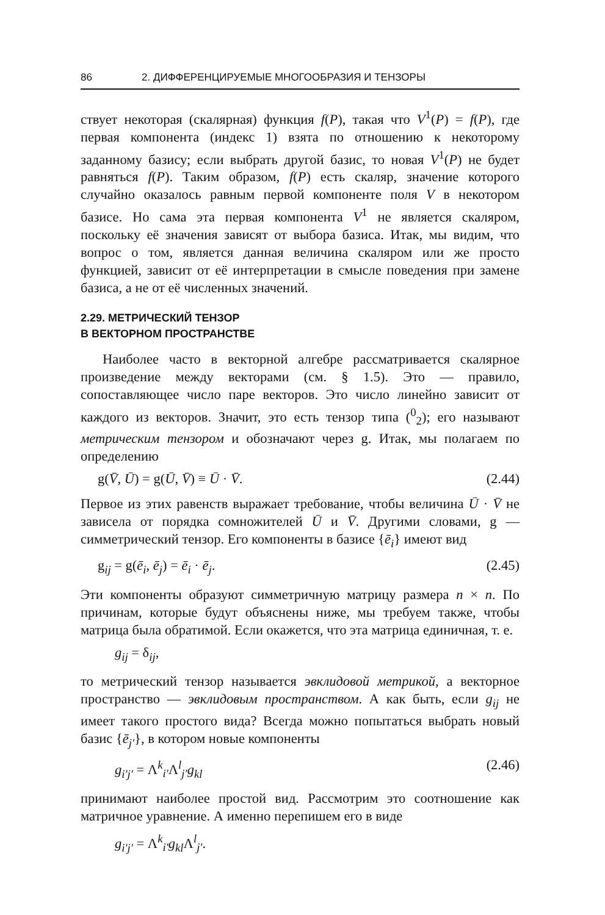86 2. ДИФФЕРЕНЦИРУЕМЫЕ МНОГООБРАЗИЯ И ТЕНЗОРЫ
ствует некоторая (скалярная) функция f(P), такая что V<sup>1</sup>(P) = f(P), где первая компонента (индекс 1) взята по отношению к некоторому заданному базису; если выбрать другой базис, то новая V<sup>1</sup>(P) не будет равняться f(P). Таким образом, f(P) есть скаляр, значение которого случайно оказалось равным первой компоненте поля V в некотором базисе. Но сама эта первая компонента V<sup>1</sup> не является скаляром, поскольку её значения зависят от выбора базиса. Итак, мы видим, что вопрос о том, является данная величина скаляром или же просто функцией, зависит от её интерпретации в смысле поведения при замене базиса, а не от её численных значений.
2.29. МЕТРИЧЕСКИЙ ТЕНЗОР
В ВЕКТОРНОМ ПРОСТРАНСТВЕ
Наиболее часто в векторной алгебре рассматривается скалярное произведение между векторами (см. § 1.5). Это — правило, сопоставляющее число паре векторов. Это число линейно зависит от каждого из векторов. Значит, это есть тензор типа (<sup>0</sup><sub>2</sub>); его называют метрическим тензором и обозначают через g. Итак, мы полагаем по определению
g(V̄, Ū) = g(Ū, V̄) ≡ Ū · V̄. (2.44)
Первое из этих равенств выражает требование, чтобы величина Ū · V̄ не зависела от порядка сомножителей Ū и V̄. Другими словами, g — симметрический тензор. Его компоненты в базисе {ē<sub>i</sub>} имеют вид
g<sub>ij</sub> = g(ē<sub>i</sub>, ē<sub>j</sub>) = ē<sub>i</sub> · ē<sub>j</sub>. (2.45)
Эти компоненты образуют симметричную матрицу размера n × n. По причинам, которые будут объяснены ниже, мы требуем также, чтобы матрица была обратимой. Если окажется, что эта матрица единичная, т. е.
g<sub>ij</sub> = δ<sub>ij</sub>,
то метрический тензор называется эвклидовой метрикой, а векторное пространство — эвклидовым пространством. А как быть, если g<sub>ij</sub> не имеет такого простого вида? Всегда можно попытаться выбрать новый базис {ē<sub>j′</sub>}, в котором новые компоненты
g<sub>i′j′</sub> = Λ<sup>k</sup><sub>i′</sub>Λ<sup>l</sup><sub>j′</sub>g<sub>kl</sub> (2.46)
принимают наиболее простой вид. Рассмотрим это соотношение как матричное уравнение. А именно перепишем его в виде
g<sub>i′j′</sub> = Λ<sup>k</sup><sub>i′</sub>g<sub>kl</sub> Λ<sup>l</sup><sub>j′</sub>.